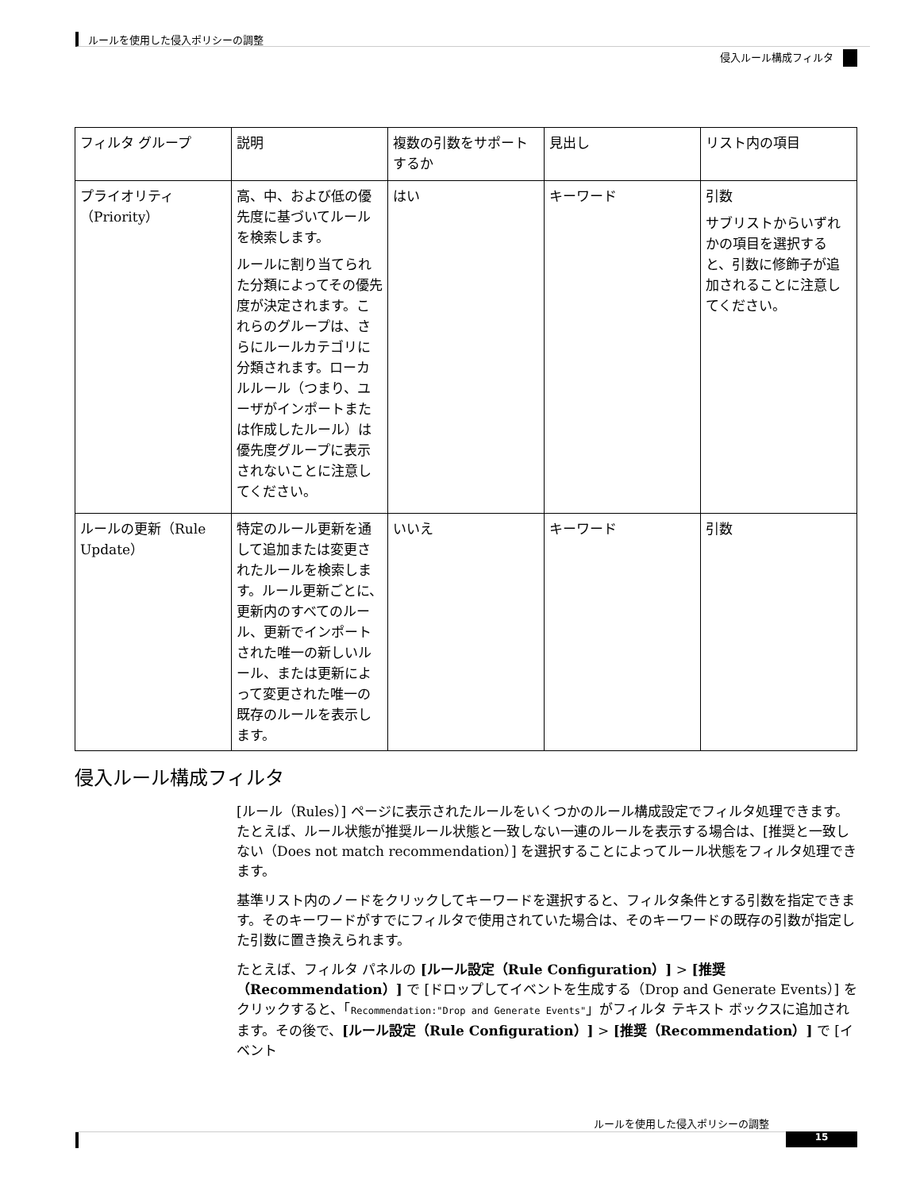ルールを使用した侵入ポリシーの調整
侵入ルール構成フィルタ
| フィルタ グループ | 説明 | 複数の引数をサポートするか | 見出し | リスト内の項目 |
| --- | --- | --- | --- | --- |
| プライオリティ（Priority） | 高、中、および低の優先度に基づいてルールを検索します。 ルールに割り当てられた分類によってその優先度が決定されます。これらのグループは、さらにルールカテゴリに分類されます。ローカルルール（つまり、ユーザがインポートまたは作成したルール）は優先度グループに表示されないことに注意してください。 | はい | キーワード | 引数 サブリストからいずれかの項目を選択すると、引数に修飾子が追加されることに注意してください。 |
| ルールの更新（Rule Update） | 特定のルール更新を通して追加または変更されたルールを検索します。ルール更新ごとに、更新内のすべてのルール、更新でインポートされた唯一の新しいルール、または更新によって変更された唯一の既存のルールを表示します。 | いいえ | キーワード | 引数 |
侵入ルール構成フィルタ
[ルール（Rules）] ページに表示されたルールをいくつかのルール構成設定でフィルタ処理できます。たとえば、ルール状態が推奨ルール状態と一致しない一連のルールを表示する場合は、[推奨と一致しない（Does not match recommendation）] を選択することによってルール状態をフィルタ処理できます。
基準リスト内のノードをクリックしてキーワードを選択すると、フィルタ条件とする引数を指定できます。そのキーワードがすでにフィルタで使用されていた場合は、そのキーワードの既存の引数が指定した引数に置き換えられます。
たとえば、フィルタ パネルの [ルール設定（Rule Configuration）] > [推奨（Recommendation）] で [ドロップしてイベントを生成する（Drop and Generate Events）] をクリックすると、「Recommendation:"Drop and Generate Events"」がフィルタ テキスト ボックスに追加されます。その後で、[ルール設定（Rule Configuration）] > [推奨（Recommendation）] で [イベント
ルールを使用した侵入ポリシーの調整
15